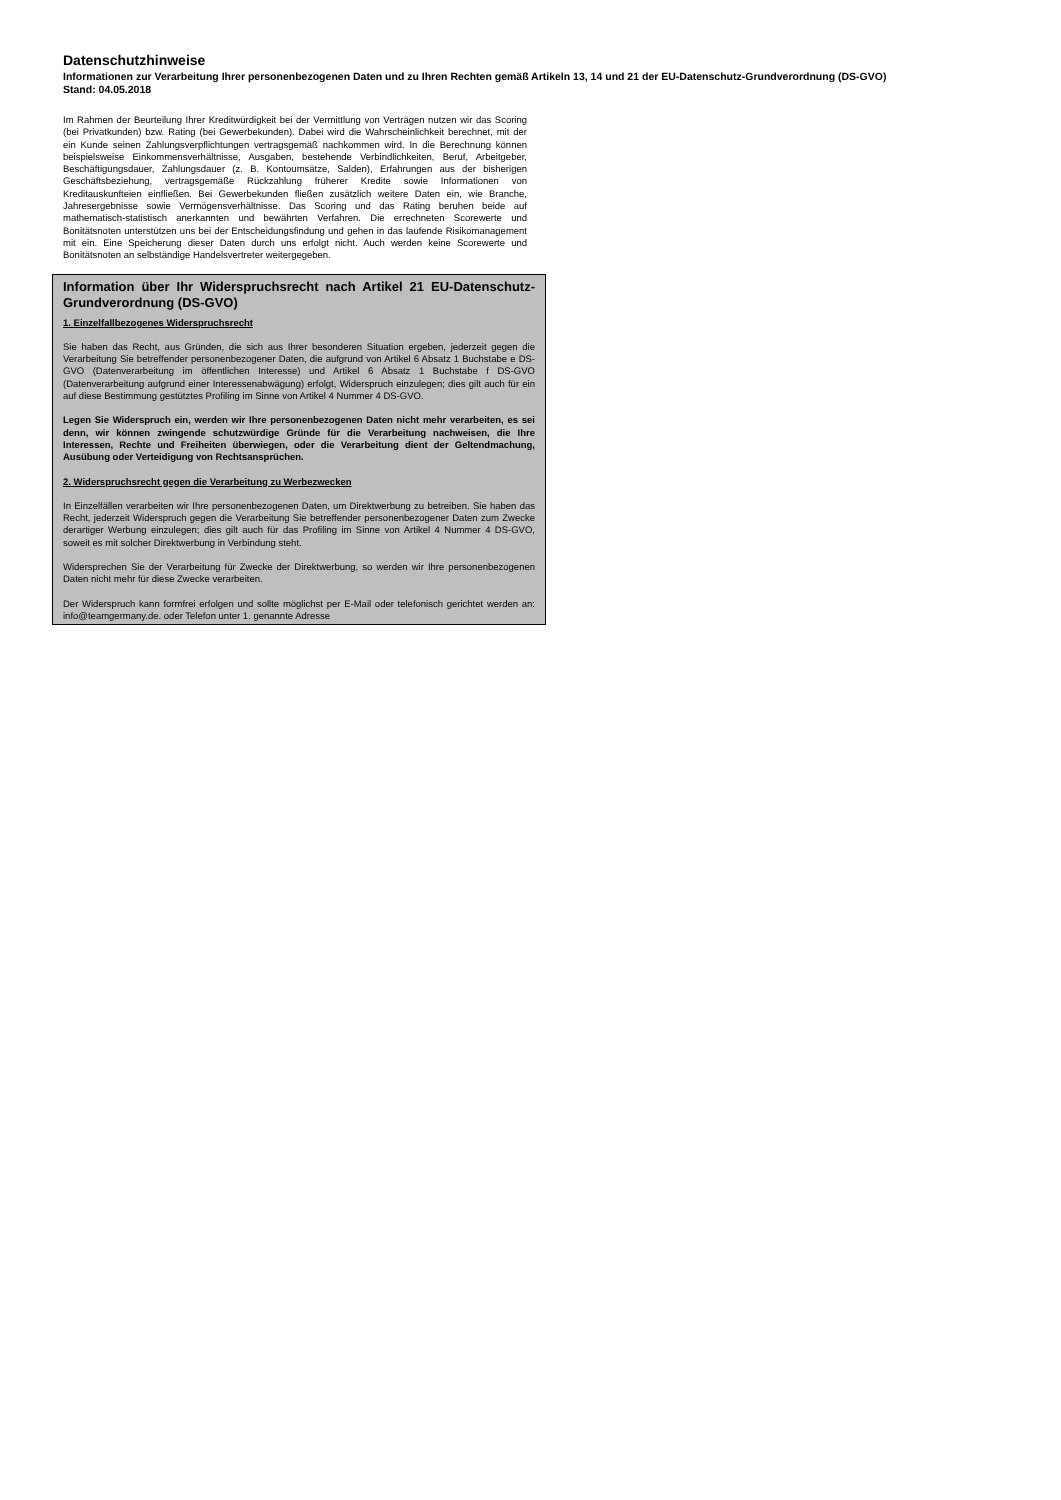Datenschutzhinweise
Informationen zur Verarbeitung Ihrer personenbezogenen Daten und zu Ihren Rechten gemäß Artikeln 13, 14 und 21 der EU-Datenschutz-Grundverordnung (DS-GVO)
Stand: 04.05.2018
Im Rahmen der Beurteilung Ihrer Kreditwürdigkeit bei der Vermittlung von Verträgen nutzen wir das Scoring (bei Privatkunden) bzw. Rating (bei Gewerbekunden). Dabei wird die Wahrscheinlichkeit berechnet, mit der ein Kunde seinen Zahlungsverpflichtungen vertragsgemäß nachkommen wird. In die Berechnung können beispielsweise Einkommensverhältnisse, Ausgaben, bestehende Verbindlichkeiten, Beruf, Arbeitgeber, Beschäftigungsdauer, Zahlungsdauer (z. B. Kontoumsätze, Salden), Erfahrungen aus der bisherigen Geschäftsbeziehung, vertragsgemäße Rückzahlung früherer Kredite sowie Informationen von Kreditauskunfteien einfließen. Bei Gewerbekunden fließen zusätzlich weitere Daten ein, wie Branche, Jahresergebnisse sowie Vermögensverhältnisse. Das Scoring und das Rating beruhen beide auf mathematisch-statistisch anerkannten und bewährten Verfahren. Die errechneten Scorewerte und Bonitätsnoten unterstützen uns bei der Entscheidungsfindung und gehen in das laufende Risikomanagement mit ein. Eine Speicherung dieser Daten durch uns erfolgt nicht. Auch werden keine Scorewerte und Bonitätsnoten an selbständige Handelsvertreter weitergegeben.
Information über Ihr Widerspruchsrecht nach Artikel 21 EU-Datenschutz-Grundverordnung (DS-GVO)
1. Einzelfallbezogenes Widerspruchsrecht
Sie haben das Recht, aus Gründen, die sich aus Ihrer besonderen Situation ergeben, jederzeit gegen die Verarbeitung Sie betreffender personenbezogener Daten, die aufgrund von Artikel 6 Absatz 1 Buchstabe e DS-GVO (Datenverarbeitung im öffentlichen Interesse) und Artikel 6 Absatz 1 Buchstabe f DS-GVO (Datenverarbeitung aufgrund einer Interessenabwägung) erfolgt, Widerspruch einzulegen; dies gilt auch für ein auf diese Bestimmung gestütztes Profiling im Sinne von Artikel 4 Nummer 4 DS-GVO.
Legen Sie Widerspruch ein, werden wir Ihre personenbezogenen Daten nicht mehr verarbeiten, es sei denn, wir können zwingende schutzwürdige Gründe für die Verarbeitung nachweisen, die Ihre Interessen, Rechte und Freiheiten überwiegen, oder die Verarbeitung dient der Geltendmachung, Ausübung oder Verteidigung von Rechtsansprüchen.
2. Widerspruchsrecht gegen die Verarbeitung zu Werbezwecken
In Einzelfällen verarbeiten wir Ihre personenbezogenen Daten, um Direktwerbung zu betreiben. Sie haben das Recht, jederzeit Widerspruch gegen die Verarbeitung Sie betreffender personenbezogener Daten zum Zwecke derartiger Werbung einzulegen; dies gilt auch für das Profiling im Sinne von Artikel 4 Nummer 4 DS-GVO, soweit es mit solcher Direktwerbung in Verbindung steht.
Widersprechen Sie der Verarbeitung für Zwecke der Direktwerbung, so werden wir Ihre personenbezogenen Daten nicht mehr für diese Zwecke verarbeiten.
Der Widerspruch kann formfrei erfolgen und sollte möglichst per E-Mail oder telefonisch gerichtet werden an: info@teamgermany.de. oder Telefon unter 1. genannte Adresse